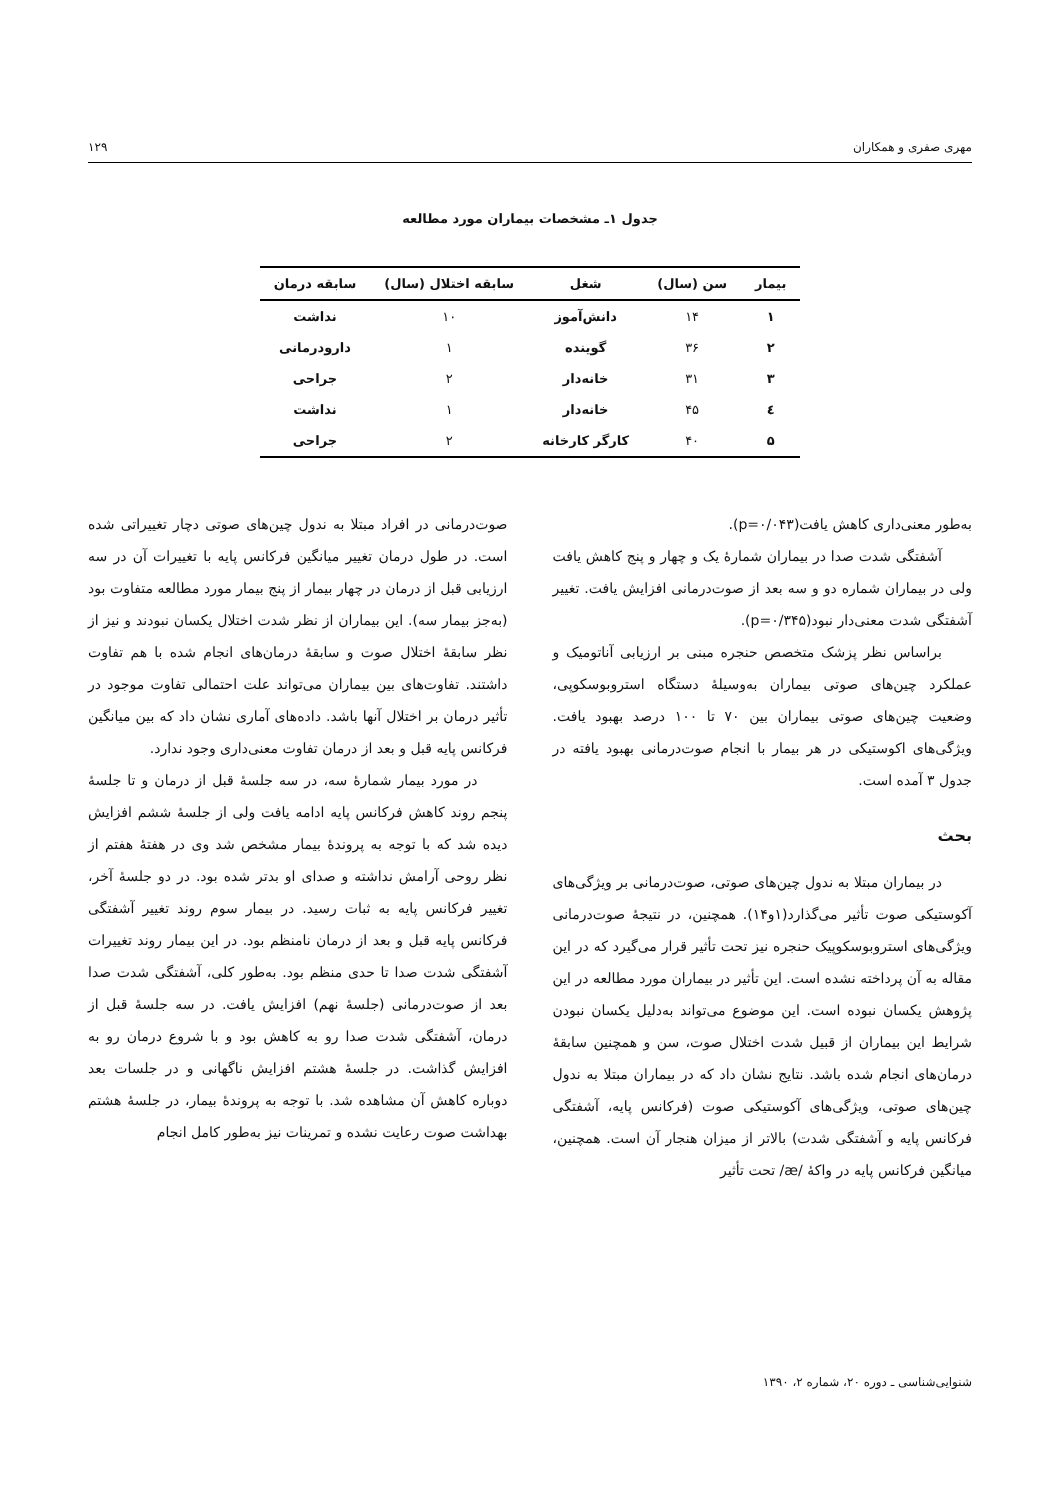مهری صفری و همکاران ۱۲۹
جدول ۱ـ مشخصات بیماران مورد مطالعه
| بیمار | سن (سال) | شغل | سابقه اختلال (سال) | سابقه درمان |
| --- | --- | --- | --- | --- |
| ۱ | ۱۴ | دانش‌آموز | ۱۰ | نداشت |
| ۲ | ۳۶ | گوینده | ۱ | دارودرمانی |
| ۳ | ۳۱ | خانه‌دار | ۲ | جراحی |
| ٤ | ۴۵ | خانه‌دار | ۱ | نداشت |
| ۵ | ۴۰ | کارگر کارخانه | ۲ | جراحی |
به‌طور معنی‌داری کاهش یافت(p=۰/۰۴۳).
آشفتگی شدت صدا در بیماران شمارهٔ یک و چهار و پنج کاهش یافت ولی در بیماران شماره دو و سه بعد از صوت‌درمانی افزایش یافت. تغییر آشفتگی شدت معنی‌دار نبود(p=۰/۳۴۵).
براساس نظر پزشک متخصص حنجره مبنی بر ارزیابی آناتومیک و عملکرد چین‌های صوتی بیماران به‌وسیلهٔ دستگاه استروبوسکوپی، وضعیت چین‌های صوتی بیماران بین ۷۰ تا ۱۰۰ درصد بهبود یافت. ویژگی‌های اکوستیکی در هر بیمار با انجام صوت‌درمانی بهبود یافته در جدول ۳ آمده است.
بحث
در بیماران مبتلا به ندول چین‌های صوتی، صوت‌درمانی بر ویژگی‌های آکوستیکی صوت تأثیر می‌گذارد(۱و۱۴). همچنین، در نتیجهٔ صوت‌درمانی ویژگی‌های استروبوسکوپیک حنجره نیز تحت تأثیر قرار می‌گیرد که در این مقاله به آن پرداخته نشده است. این تأثیر در بیماران مورد مطالعه در این پژوهش یکسان نبوده است. این موضوع می‌تواند به‌دلیل یکسان نبودن شرایط این بیماران از قبیل شدت اختلال صوت، سن و همچنین سابقهٔ درمان‌های انجام شده باشد. نتایج نشان داد که در بیماران مبتلا به ندول چین‌های صوتی، ویژگی‌های آکوستیکی صوت (فرکانس پایه، آشفتگی فرکانس پایه و آشفتگی شدت) بالاتر از میزان هنجار آن است. همچنین، میانگین فرکانس پایه در واکهٔ /æ/ تحت تأثیر
صوت‌درمانی در افراد مبتلا به ندول چین‌های صوتی دچار تغییراتی شده است. در طول درمان تغییر میانگین فرکانس پایه با تغییرات آن در سه ارزیابی قبل از درمان در چهار بیمار از پنج بیمار مورد مطالعه متفاوت بود (به‌جز بیمار سه). این بیماران از نظر شدت اختلال یکسان نبودند و نیز از نظر سابقهٔ اختلال صوت و سابقهٔ درمان‌های انجام شده با هم تفاوت داشتند. تفاوت‌های بین بیماران می‌تواند علت احتمالی تفاوت موجود در تأثیر درمان بر اختلال آنها باشد. داده‌های آماری نشان داد که بین میانگین فرکانس پایه قبل و بعد از درمان تفاوت معنی‌داری وجود ندارد.
در مورد بیمار شمارهٔ سه، در سه جلسهٔ قبل از درمان و تا جلسهٔ پنجم روند کاهش فرکانس پایه ادامه یافت ولی از جلسهٔ ششم افزایش دیده شد که با توجه به پروندهٔ بیمار مشخص شد وی در هفتهٔ هفتم از نظر روحی آرامش نداشته و صدای او بدتر شده بود. در دو جلسهٔ آخر، تغییر فرکانس پایه به ثبات رسید. در بیمار سوم روند تغییر آشفتگی فرکانس پایه قبل و بعد از درمان نامنظم بود. در این بیمار روند تغییرات آشفتگی شدت صدا تا حدی منظم بود. به‌طور کلی، آشفتگی شدت صدا بعد از صوت‌درمانی (جلسهٔ نهم) افزایش یافت. در سه جلسهٔ قبل از درمان، آشفتگی شدت صدا رو به کاهش بود و با شروع درمان رو به افزایش گذاشت. در جلسهٔ هشتم افزایش ناگهانی و در جلسات بعد دوباره کاهش آن مشاهده شد. با توجه به پروندهٔ بیمار، در جلسهٔ هشتم بهداشت صوت رعایت نشده و تمرینات نیز به‌طور کامل انجام
شنوایی‌شناسی ـ دوره ۲۰، شماره ۲، ۱۳۹۰